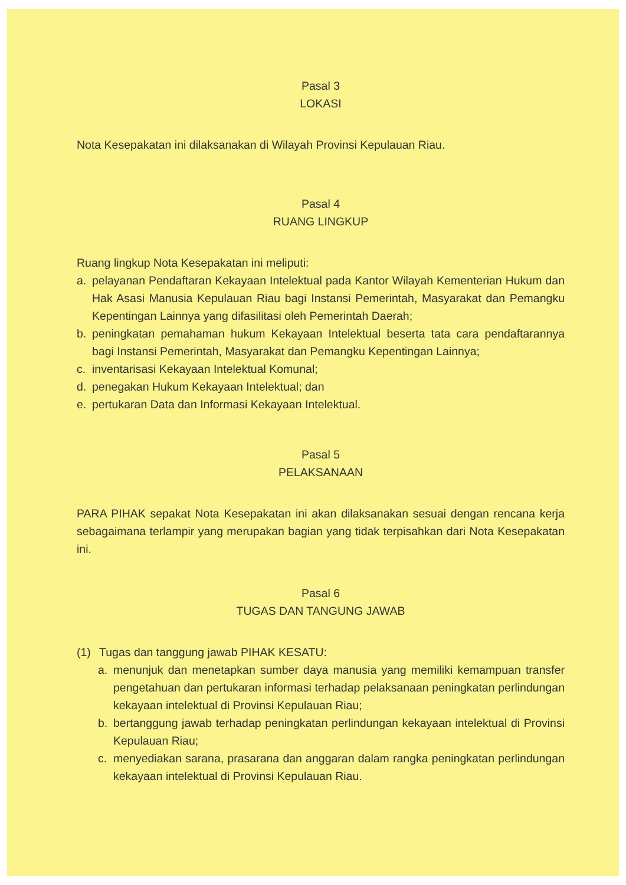Pasal 3
LOKASI
Nota Kesepakatan ini dilaksanakan di Wilayah Provinsi Kepulauan Riau.
Pasal 4
RUANG LINGKUP
Ruang lingkup Nota Kesepakatan ini meliputi:
a. pelayanan Pendaftaran Kekayaan Intelektual pada Kantor Wilayah Kementerian Hukum dan Hak Asasi Manusia Kepulauan Riau bagi Instansi Pemerintah, Masyarakat dan Pemangku Kepentingan Lainnya yang difasilitasi oleh Pemerintah Daerah;
b. peningkatan pemahaman hukum Kekayaan Intelektual beserta tata cara pendaftarannya bagi Instansi Pemerintah, Masyarakat dan Pemangku Kepentingan Lainnya;
c. inventarisasi Kekayaan Intelektual Komunal;
d. penegakan Hukum Kekayaan Intelektual; dan
e. pertukaran Data dan Informasi Kekayaan Intelektual.
Pasal 5
PELAKSANAAN
PARA PIHAK sepakat Nota Kesepakatan ini akan dilaksanakan sesuai dengan rencana kerja sebagaimana terlampir yang merupakan bagian yang tidak terpisahkan dari Nota Kesepakatan ini.
Pasal 6
TUGAS DAN TANGUNG JAWAB
(1) Tugas dan tanggung jawab PIHAK KESATU:
a. menunjuk dan menetapkan sumber daya manusia yang memiliki kemampuan transfer pengetahuan dan pertukaran informasi terhadap pelaksanaan peningkatan perlindungan kekayaan intelektual di Provinsi Kepulauan Riau;
b. bertanggung jawab terhadap peningkatan perlindungan kekayaan intelektual di Provinsi Kepulauan Riau;
c. menyediakan sarana, prasarana dan anggaran dalam rangka peningkatan perlindungan kekayaan intelektual di Provinsi Kepulauan Riau.